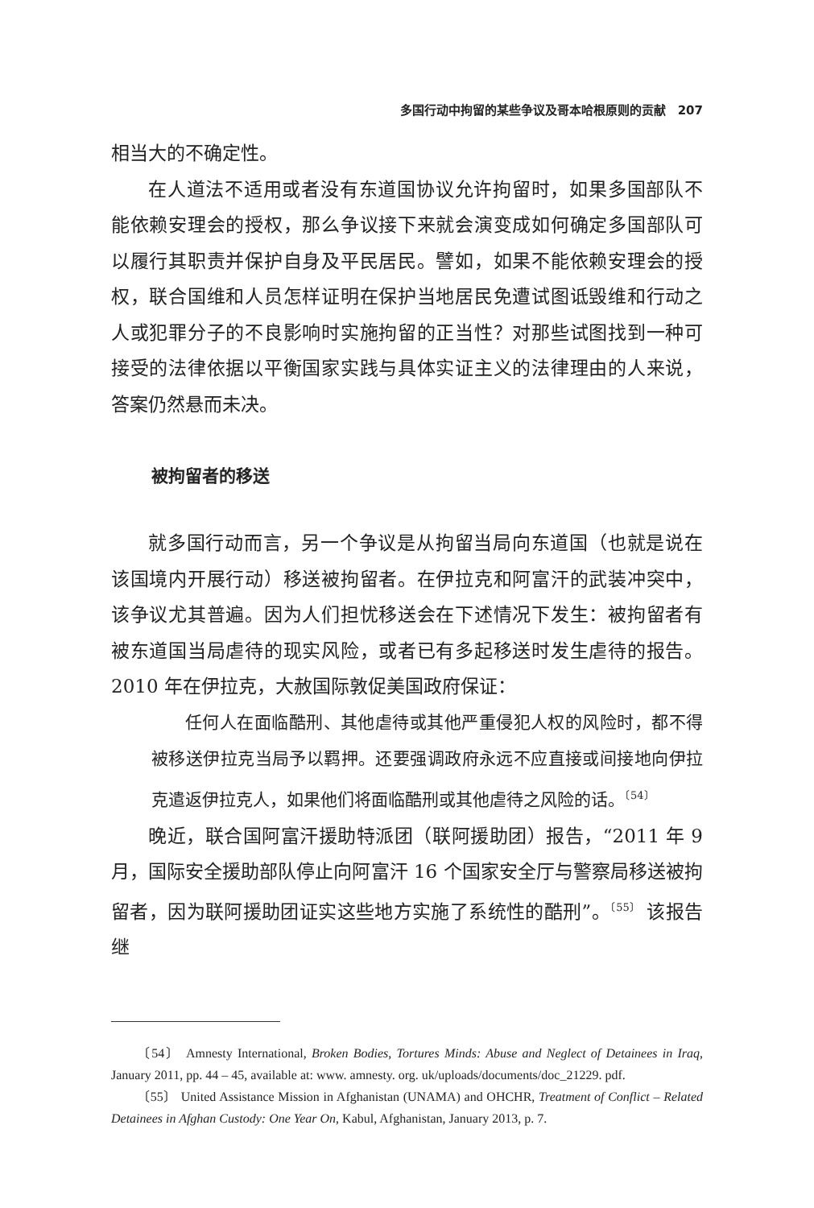多国行动中拘留的某些争议及哥本哈根原则的贡献　207
相当大的不确定性。
在人道法不适用或者没有东道国协议允许拘留时，如果多国部队不能依赖安理会的授权，那么争议接下来就会演变成如何确定多国部队可以履行其职责并保护自身及平民居民。譬如，如果不能依赖安理会的授权，联合国维和人员怎样证明在保护当地居民免遭试图诋毁维和行动之人或犯罪分子的不良影响时实施拘留的正当性？对那些试图找到一种可接受的法律依据以平衡国家实践与具体实证主义的法律理由的人来说，答案仍然悬而未决。
被拘留者的移送
就多国行动而言，另一个争议是从拘留当局向东道国（也就是说在该国境内开展行动）移送被拘留者。在伊拉克和阿富汗的武装冲突中，该争议尤其普遍。因为人们担忧移送会在下述情况下发生：被拘留者有被东道国当局虐待的现实风险，或者已有多起移送时发生虐待的报告。2010 年在伊拉克，大赦国际敦促美国政府保证：
任何人在面临酷刑、其他虐待或其他严重侵犯人权的风险时，都不得被移送伊拉克当局予以羁押。还要强调政府永远不应直接或间接地向伊拉克遣返伊拉克人，如果他们将面临酷刑或其他虐待之风险的话。<sup>〔54〕</sup>
晚近，联合国阿富汗援助特派团（联阿援助团）报告，“2011 年 9 月，国际安全援助部队停止向阿富汗 16 个国家安全厅与警察局移送被拘留者，因为联阿援助团证实这些地方实施了系统性的酷刑”。<sup>〔55〕</sup> 该报告继
〔54〕 Amnesty International, Broken Bodies, Tortures Minds: Abuse and Neglect of Detainees in Iraq, January 2011, pp. 44 – 45, available at: www. amnesty. org. uk/uploads/documents/doc_21229. pdf.
〔55〕 United Assistance Mission in Afghanistan (UNAMA) and OHCHR, Treatment of Conflict – Related Detainees in Afghan Custody: One Year On, Kabul, Afghanistan, January 2013, p. 7.